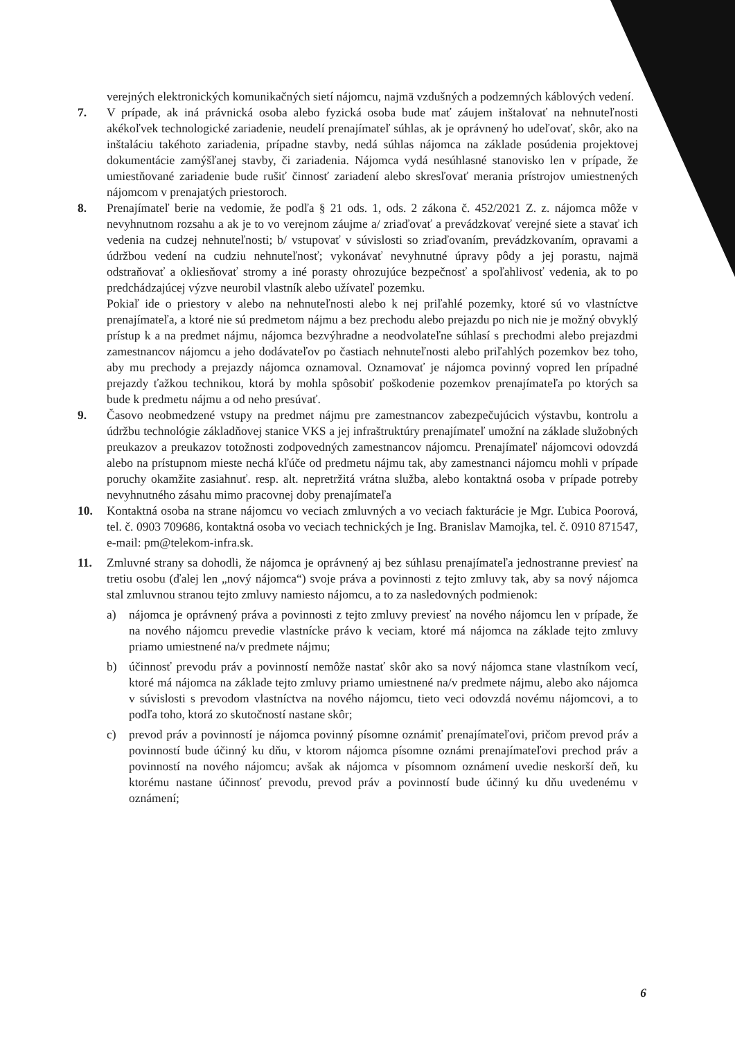verejných elektronických komunikačných sietí nájomcu, najmä vzdušných a podzemných káblových vedení.
7. V prípade, ak iná právnická osoba alebo fyzická osoba bude mať záujem inštalovať na nehnuteľnosti akékoľvek technologické zariadenie, neudelí prenajímateľ súhlas, ak je oprávnený ho udeľovať, skôr, ako na inštaláciu takéhoto zariadenia, prípadne stavby, nedá súhlas nájomca na základe posúdenia projektovej dokumentácie zamýšľanej stavby, či zariadenia. Nájomca vydá nesúhlasné stanovisko len v prípade, že umiestňované zariadenie bude rušiť činnosť zariadení alebo skresľovať merania prístrojov umiestnených nájomcom v prenajatých priestoroch.
8. Prenajímateľ berie na vedomie, že podľa § 21 ods. 1, ods. 2 zákona č. 452/2021 Z. z. nájomca môže v nevyhnutnom rozsahu a ak je to vo verejnom záujme a/ zriaďovať a prevádzkovať verejné siete a stavať ich vedenia na cudzej nehnuteľnosti; b/ vstupovať v súvislosti so zriaďovaním, prevádzkovaním, opravami a údržbou vedení na cudziu nehnuteľnosť; vykonávať nevyhnutné úpravy pôdy a jej porastu, najmä odstraňovať a okliesňovať stromy a iné porasty ohrozujúce bezpečnosť a spoľahlivosť vedenia, ak to po predchádzajúcej výzve neurobil vlastník alebo užívateľ pozemku.
Pokiaľ ide o priestory v alebo na nehnuteľnosti alebo k nej priľahlé pozemky, ktoré sú vo vlastníctve prenajímateľa, a ktoré nie sú predmetom nájmu a bez prechodu alebo prejazdu po nich nie je možný obvyklý prístup k a na predmet nájmu, nájomca bezvýhradne a neodvolateľne súhlasí s prechodmi alebo prejazdmi zamestnancov nájomcu a jeho dodávateľov po častiach nehnuteľnosti alebo priľahlých pozemkov bez toho, aby mu prechody a prejazdy nájomca oznamoval. Oznamovať je nájomca povinný vopred len prípadné prejazdy ťažkou technikou, ktorá by mohla spôsobiť poškodenie pozemkov prenajímateľa po ktorých sa bude k predmetu nájmu a od neho presúvať.
9. Časovo neobmedzené vstupy na predmet nájmu pre zamestnancov zabezpečujúcich výstavbu, kontrolu a údržbu technológie základňovej stanice VKS a jej infraštruktúry prenajímateľ umožní na základe služobných preukazov a preukazov totožnosti zodpovedných zamestnancov nájomcu. Prenajímateľ nájomcovi odovzdá alebo na prístupnom mieste nechá kľúče od predmetu nájmu tak, aby zamestnanci nájomcu mohli v prípade poruchy okamžite zasiahnuť. resp. alt. nepretržitá vrátna služba, alebo kontaktná osoba v prípade potreby nevyhnutného zásahu mimo pracovnej doby prenajímateľa
10. Kontaktná osoba na strane nájomcu vo veciach zmluvných a vo veciach fakturácie je Mgr. Ľubica Poorová, tel. č. 0903 709686, kontaktná osoba vo veciach technických je Ing. Branislav Mamojka, tel. č. 0910 871547, e-mail: pm@telekom-infra.sk.
11. Zmluvné strany sa dohodli, že nájomca je oprávnený aj bez súhlasu prenajímateľa jednostranne previesť na tretiu osobu (ďalej len „nový nájomca“) svoje práva a povinnosti z tejto zmluvy tak, aby sa nový nájomca stal zmluvnou stranou tejto zmluvy namiesto nájomcu, a to za nasledovných podmienok:
a) nájomca je oprávnený práva a povinnosti z tejto zmluvy previesť na nového nájomcu len v prípade, že na nového nájomcu prevedie vlastnícke právo k veciam, ktoré má nájomca na základe tejto zmluvy priamo umiestnené na/v predmete nájmu;
b) účinnosť prevodu práv a povinností nemôže nastať skôr ako sa nový nájomca stane vlastníkom vecí, ktoré má nájomca na základe tejto zmluvy priamo umiestnené na/v predmete nájmu, alebo ako nájomca v súvislosti s prevodom vlastníctva na nového nájomcu, tieto veci odovzdá novému nájomcovi, a to podľa toho, ktorá zo skutočností nastane skôr;
c) prevod práv a povinností je nájomca povinný písomne oznámiť prenajímateľovi, pričom prevod práv a povinností bude účinný ku dňu, v ktorom nájomca písomne oznámi prenajímateľovi prechod práv a povinností na nového nájomcu; avšak ak nájomca v písomnom oznámení uvedie neskorší deň, ku ktorému nastane účinnosť prevodu, prevod práv a povinností bude účinný ku dňu uvedenému v oznámení;
6